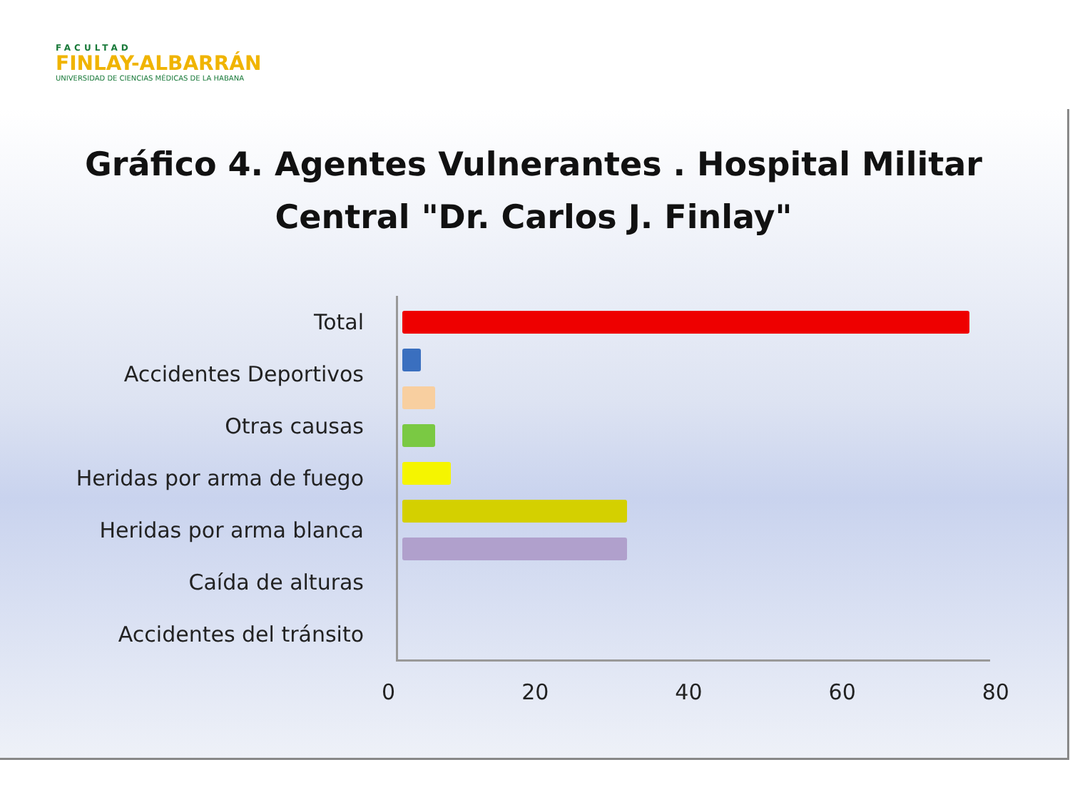FACULTAD
FINLAY-ALBARRÁN
UNIVERSIDAD DE CIENCIAS MÉDICAS DE LA HABANA
Gráfico 4. Agentes Vulnerantes . Hospital Militar
Central "Dr. Carlos J. Finlay"
Total
Accidentes Deportivos
Otras causas
Heridas por arma de fuego
Heridas por arma blanca
Caída de alturas
Accidentes del tránsito
0 20 40 60 80